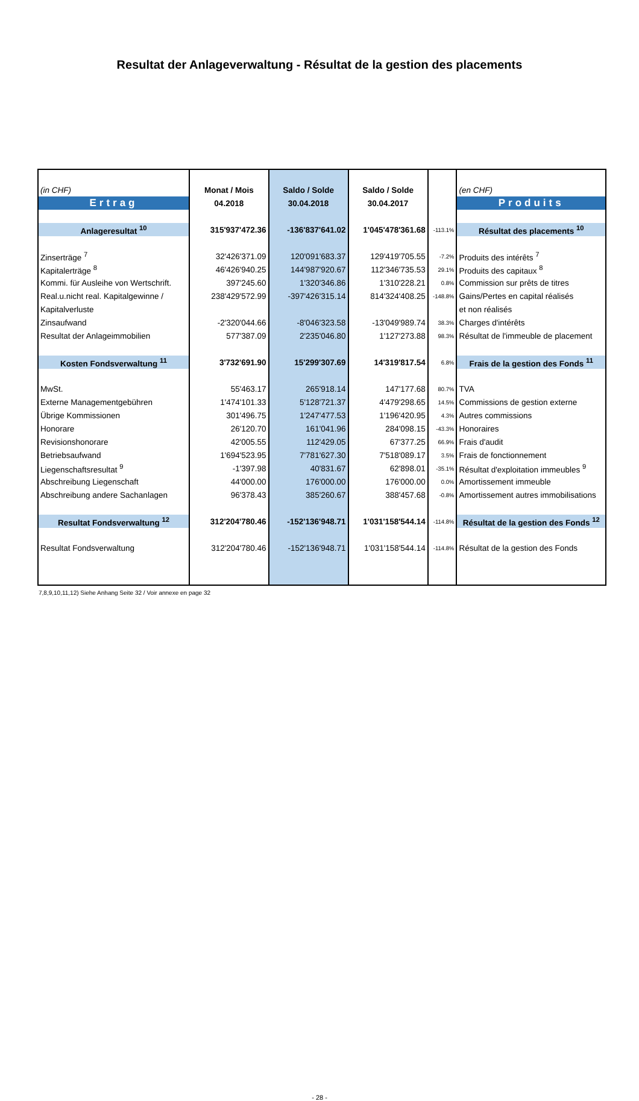Resultat der Anlageverwaltung - Résultat de la gestion des placements
| (in CHF) | Monat / Mois | Saldo / Solde | Saldo / Solde | | (en CHF) |
| Ertrag | 04.2018 | 30.04.2018 | 30.04.2017 | | Produits |
| Anlageresultat <sup>10</sup> | 315'937'472.36 | -136'837'641.02 | 1'045'478'361.68 | -113.1% | Résultat des placements <sup>10</sup> |
| Zinserträge <sup>7</sup> | 32'426'371.09 | 120'091'683.37 | 129'419'705.55 | -7.2% | Produits des intérêts <sup>7</sup> |
| Kapitalerträge <sup>8</sup> | 46'426'940.25 | 144'987'920.67 | 112'346'735.53 | 29.1% | Produits des capitaux <sup>8</sup> |
| Kommi. für Ausleihe von Wertschrift. | 397'245.60 | 1'320'346.86 | 1'310'228.21 | 0.8% | Commission sur prêts de titres |
| Real.u.nicht real. Kapitalgewinne / | 238'429'572.99 | -397'426'315.14 | 814'324'408.25 | -148.8% | Gains/Pertes en capital réalisés |
| Kapitalverluste | | | | | et non réalisés |
| Zinsaufwand | -2'320'044.66 | -8'046'323.58 | -13'049'989.74 | 38.3% | Charges d'intérêts |
| Resultat der Anlageimmobilien | 577'387.09 | 2'235'046.80 | 1'127'273.88 | 98.3% | Résultat de l'immeuble de placement |
| Kosten Fondsverwaltung <sup>11</sup> | 3'732'691.90 | 15'299'307.69 | 14'319'817.54 | 6.8% | Frais de la gestion des Fonds <sup>11</sup> |
| MwSt. | 55'463.17 | 265'918.14 | 147'177.68 | 80.7% | TVA |
| Externe Managementgebühren | 1'474'101.33 | 5'128'721.37 | 4'479'298.65 | 14.5% | Commissions de gestion externe |
| Übrige Kommissionen | 301'496.75 | 1'247'477.53 | 1'196'420.95 | 4.3% | Autres commissions |
| Honorare | 26'120.70 | 161'041.96 | 284'098.15 | -43.3% | Honoraires |
| Revisionshonorare | 42'005.55 | 112'429.05 | 67'377.25 | 66.9% | Frais d'audit |
| Betriebsaufwand | 1'694'523.95 | 7'781'627.30 | 7'518'089.17 | 3.5% | Frais de fonctionnement |
| Liegenschaftsresultat <sup>9</sup> | -1'397.98 | 40'831.67 | 62'898.01 | -35.1% | Résultat d'exploitation immeubles <sup>9</sup> |
| Abschreibung Liegenschaft | 44'000.00 | 176'000.00 | 176'000.00 | 0.0% | Amortissement immeuble |
| Abschreibung andere Sachanlagen | 96'378.43 | 385'260.67 | 388'457.68 | -0.8% | Amortissement autres immobilisations |
| Resultat Fondsverwaltung <sup>12</sup> | 312'204'780.46 | -152'136'948.71 | 1'031'158'544.14 | -114.8% | Résultat de la gestion des Fonds <sup>12</sup> |
| Resultat Fondsverwaltung | 312'204'780.46 | -152'136'948.71 | 1'031'158'544.14 | -114.8% | Résultat de la gestion des Fonds |
7,8,9,10,11,12) Siehe Anhang Seite 32 / Voir annexe en page 32
- 28 -